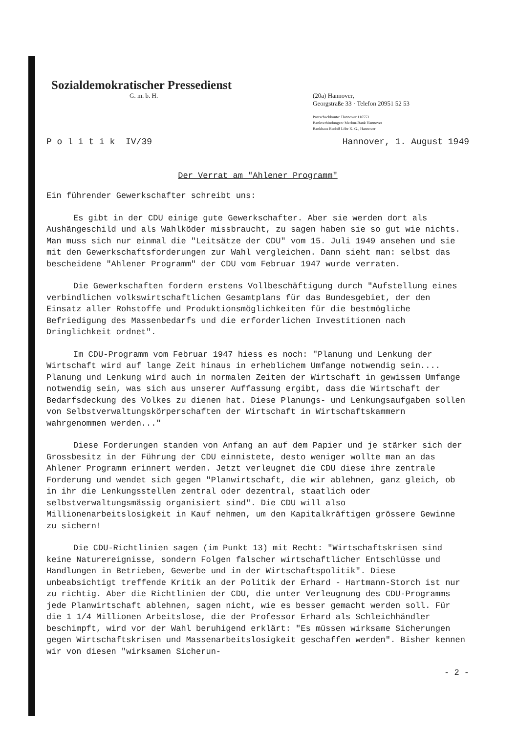Sozialdemokratischer Pressedienst
G. m. b. H.
(20a) Hannover,
Georgstraße 33 · Telefon 20951 52 53
Postscheckkonto: Hannover 116553
Bankverbindungen: Merkur-Bank Hannover
Bankhaus Rudolf Löhr K. G., Hannover
P o l i t i k IV/39 Hannover, 1. August 1949
Der Verrat am "Ahlener Programm"
Ein führender Gewerkschafter schreibt uns:
Es gibt in der CDU einige gute Gewerkschafter. Aber sie werden dort als Aushängeschild und als Wahlköder missbraucht, zu sagen haben sie so gut wie nichts. Man muss sich nur einmal die "Leitsätze der CDU" vom 15. Juli 1949 ansehen und sie mit den Gewerkschaftsforderungen zur Wahl vergleichen. Dann sieht man: selbst das bescheidene "Ahlener Programm" der CDU vom Februar 1947 wurde verraten.
Die Gewerkschaften fordern erstens Vollbeschäftigung durch "Aufstellung eines verbindlichen volkswirtschaftlichen Gesamtplans für das Bundesgebiet, der den Einsatz aller Rohstoffe und Produktionsmöglichkeiten für die bestmögliche Befriedigung des Massenbedarfs und die erforderlichen Investitionen nach Dringlichkeit ordnet".
Im CDU-Programm vom Februar 1947 hiess es noch: "Planung und Lenkung der Wirtschaft wird auf lange Zeit hinaus in erheblichem Umfange notwendig sein.... Planung und Lenkung wird auch in normalen Zeiten der Wirtschaft in gewissem Umfange notwendig sein, was sich aus unserer Auffassung ergibt, dass die Wirtschaft der Bedarfsdeckung des Volkes zu dienen hat. Diese Planungs- und Lenkungsaufgaben sollen von Selbstverwaltungskörperschaften der Wirtschaft in Wirtschaftskammern wahrgenommen werden..."
Diese Forderungen standen von Anfang an auf dem Papier und je stärker sich der Grossbesitz in der Führung der CDU einnistete, desto weniger wollte man an das Ahlener Programm erinnert werden. Jetzt verleugnet die CDU diese ihre zentrale Forderung und wendet sich gegen "Planwirtschaft, die wir ablehnen, ganz gleich, ob in ihr die Lenkungsstellen zentral oder dezentral, staatlich oder selbstverwaltungsmässig organisiert sind". Die CDU will also Millionenarbeitslosigkeit in Kauf nehmen, um den Kapitalkräftigen grössere Gewinne zu sichern!
Die CDU-Richtlinien sagen (im Punkt 13) mit Recht: "Wirtschaftskrisen sind keine Naturereignisse, sondern Folgen falscher wirtschaftlicher Entschlüsse und Handlungen in Betrieben, Gewerbe und in der Wirtschaftspolitik". Diese unbeabsichtigt treffende Kritik an der Politik der Erhard - Hartmann-Storch ist nur zu richtig. Aber die Richtlinien der CDU, die unter Verleugnung des CDU-Programms jede Planwirtschaft ablehnen, sagen nicht, wie es besser gemacht werden soll. Für die 1 1/4 Millionen Arbeitslose, die der Professor Erhard als Schleichhändler beschimpft, wird vor der Wahl beruhigend erklärt: "Es müssen wirksame Sicherungen gegen Wirtschaftskrisen und Massenarbeitslosigkeit geschaffen werden". Bisher kennen wir von diesen "wirksamen Sicherun-
- 2 -